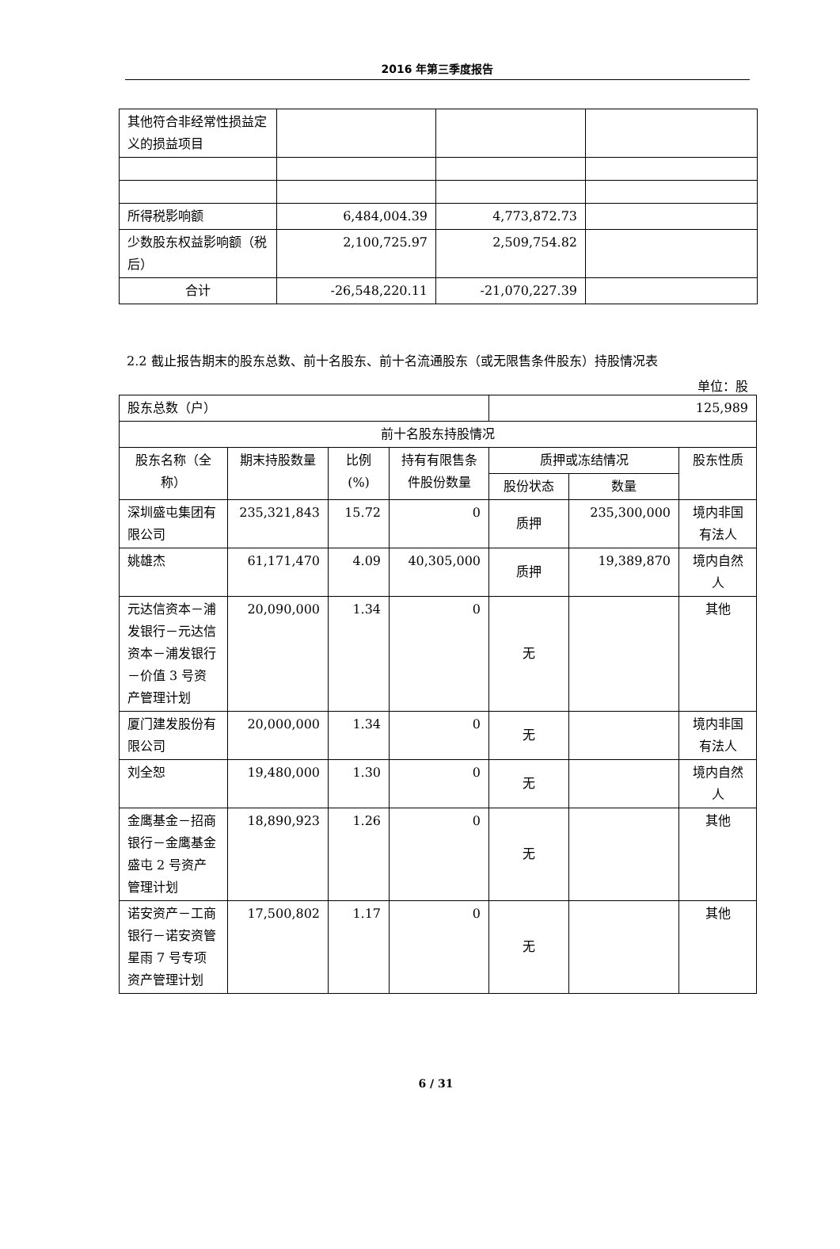2016 年第三季度报告
| 其他符合非经常性损益定义的损益项目 | | | |
| 所得税影响额 | 6,484,004.39 | 4,773,872.73 | |
| 少数股东权益影响额（税后） | 2,100,725.97 | 2,509,754.82 | |
| 合计 | -26,548,220.11 | -21,070,227.39 | |
2.2 截止报告期末的股东总数、前十名股东、前十名流通股东（或无限售条件股东）持股情况表
单位：股
| 股东总数（户） | | | | 125,989 | | |
| 前十名股东持股情况 | | | | | | |
| 股东名称（全称） | 期末持股数量 | 比例(%) | 持有有限售条件股份数量 | 质押或冻结情况 | | 股东性质 |
| | | | | 股份状态 | 数量 | |
| 深圳盛屯集团有限公司 | 235,321,843 | 15.72 | 0 | 质押 | 235,300,000 | 境内非国有法人 |
| 姚雄杰 | 61,171,470 | 4.09 | 40,305,000 | 质押 | 19,389,870 | 境内自然人 |
| 元达信资本－浦发银行－元达信资本－浦发银行－价值 3 号资产管理计划 | 20,090,000 | 1.34 | 0 | 无 | | 其他 |
| 厦门建发股份有限公司 | 20,000,000 | 1.34 | 0 | 无 | | 境内非国有法人 |
| 刘全恕 | 19,480,000 | 1.30 | 0 | 无 | | 境内自然人 |
| 金鹰基金－招商银行－金鹰基金盛屯 2 号资产管理计划 | 18,890,923 | 1.26 | 0 | 无 | | 其他 |
| 诺安资产－工商银行－诺安资管星雨 7 号专项资产管理计划 | 17,500,802 | 1.17 | 0 | 无 | | 其他 |
6 / 31